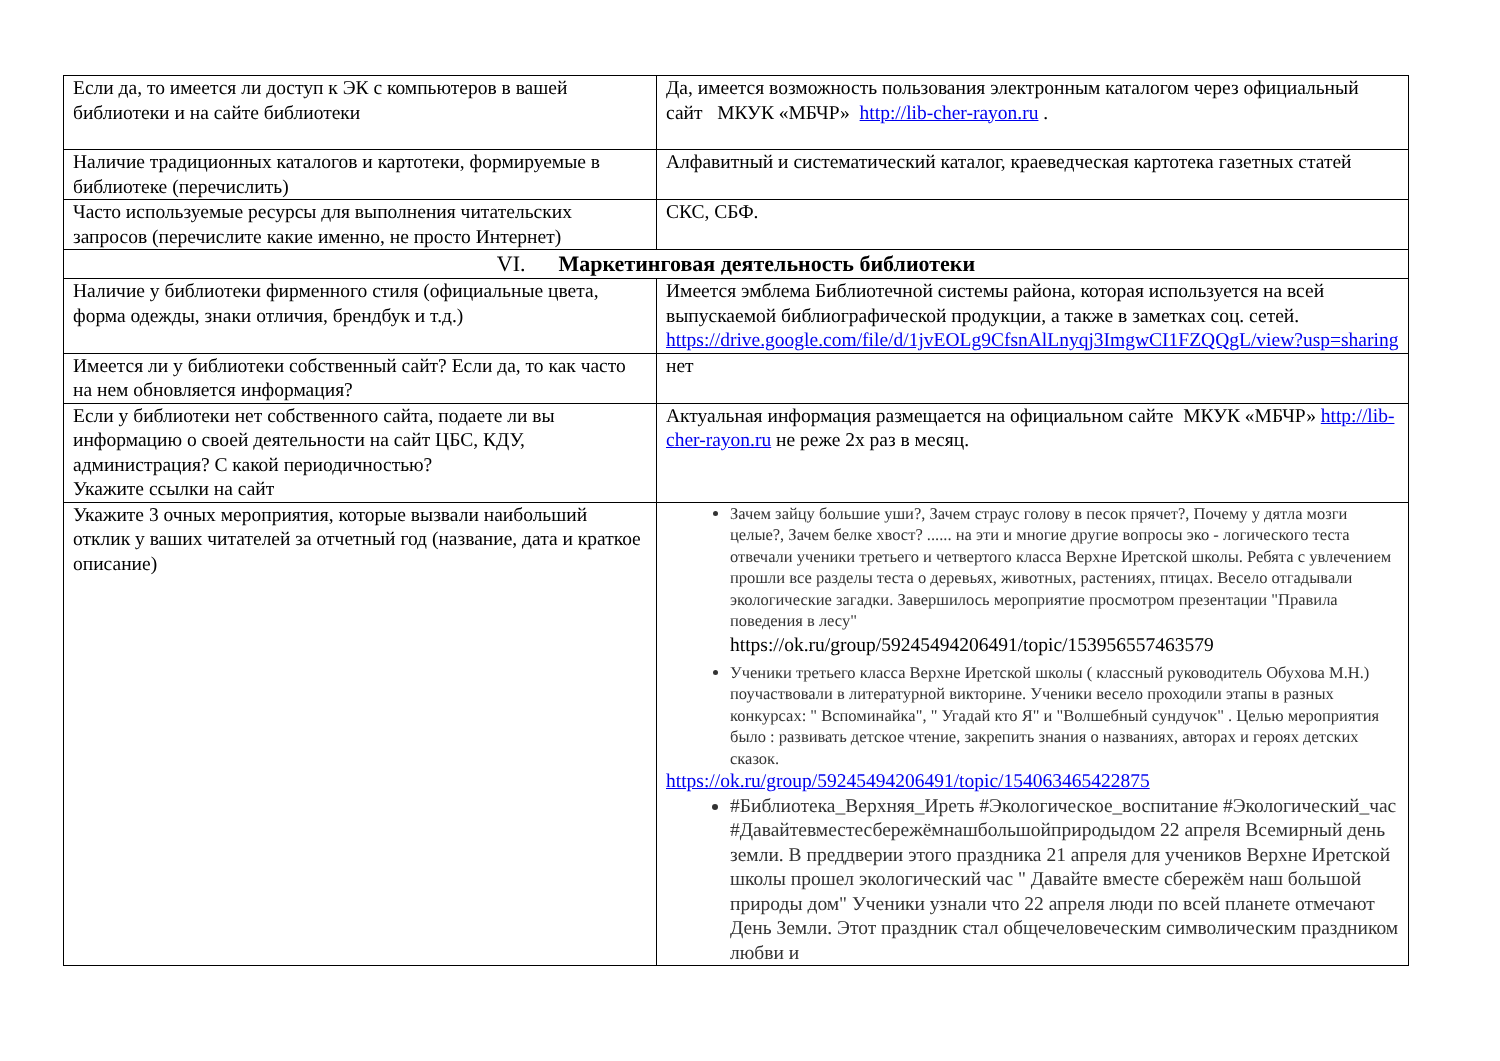| Если да, то имеется ли доступ к ЭК с компьютеров в вашей библиотеки и на сайте библиотеки | Да, имеется возможность пользования электронным каталогом через официальный сайт МКУК «МБЧР» http://lib-cher-rayon.ru . |
| Наличие традиционных каталогов и картотеки, формируемые в библиотеке (перечислить) | Алфавитный и систематический каталог, краеведческая картотека газетных статей |
| Часто используемые ресурсы для выполнения читательских запросов (перечислите какие именно, не просто Интернет) | СКС, СБФ. |
| VI. Маркетинговая деятельность библиотеки | |
| Наличие у библиотеки фирменного стиля (официальные цвета, форма одежды, знаки отличия, брендбук и т.д.) | Имеется эмблема Библиотечной системы района, которая используется на всей выпускаемой библиографической продукции, а также в заметках соц. сетей. https://drive.google.com/file/d/1jvEOLg9CfsnAlLnyqj3ImgwCI1FZQQgL/view?usp=sharing |
| Имеется ли у библиотеки собственный сайт? Если да, то как часто на нем обновляется информация? | нет |
| Если у библиотеки нет собственного сайта, подаете ли вы информацию о своей деятельности на сайт ЦБС, КДУ, администрация? С какой периодичностью? Укажите ссылки на сайт | Актуальная информация размещается на официальном сайте МКУК «МБЧР» http://lib-cher-rayon.ru не реже 2х раз в месяц. |
| Укажите 3 очных мероприятия, которые вызвали наибольший отклик у ваших читателей за отчетный год (название, дата и краткое описание) | Зачем зайцу большие уши?, Зачем страус голову в песок прячет?, Почему у дятла мозги целые?, Зачем белке хвост? ...... на эти и многие другие вопросы эко - логического теста отвечали ученики третьего и четвертого класса Верхне Иретской школы. Ребята с увлечением прошли все разделы теста о деревьях, животных, растениях, птицах. Весело отгадывали экологические загадки. Завершилось мероприятие просмотром презентации "Правила поведения в лесу" https://ok.ru/group/59245494206491/topic/153956557463579 Ученики третьего класса Верхне Иретской школы ( классный руководитель Обухова М.Н.) поучаствовали в литературной викторине. Ученики весело проходили этапы в разных конкурсах: " Вспоминайка", " Угадай кто Я" и "Волшебный сундучок" . Целью мероприятия было : развивать детское чтение, закрепить знания о названиях, авторах и героях детских сказок. https://ok.ru/group/59245494206491/topic/154063465422875 #Библиотека_Верхняя_Иреть #Экологическое_воспитание #Экологический_час #Давайтевместесбережёмнашбольшойприродыдом 22 апреля Всемирный день земли. В преддверии этого праздника 21 апреля для учеников Верхне Иретской школы прошел экологический час " Давайте вместе сбережём наш большой природы дом" Ученики узнали что 22 апреля люди по всей планете отмечают День Земли. Этот праздник стал общечеловеческим символическим праздником любви и |